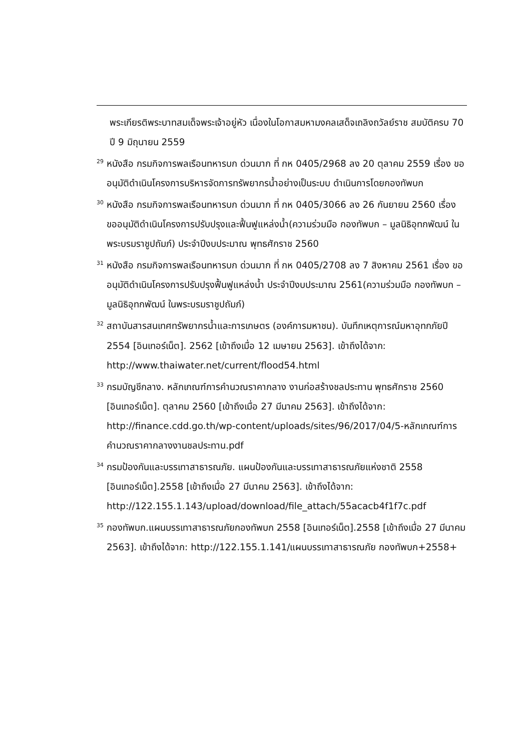พระเกียรติพระบาทสมเด็จพระเจ้าอยู่หัว เนื่องในโอกาสมหามงคลเสด็จเถลิงถวัลย์ราช สมบัติครบ 70 ปี 9 มิถุนายน 2559
<sup>29</sup> หนังสือ กรมกิจการพลเรือนทหารบก ด่วนมาก ที่ กห 0405/2968 ลง 20 ตุลาคม 2559 เรื่อง ขออนุมัติดำเนินโครงการบริหารจัดการทรัพยากรน้ำอย่างเป็นระบบ ดำเนินการโดยกองทัพบก
<sup>30</sup> หนังสือ กรมกิจการพลเรือนทหารบก ด่วนมาก ที่ กห 0405/3066 ลง 26 กันยายน 2560 เรื่อง ขออนุมัติดำเนินโครงการปรับปรุงและฟื้นฟูแหล่งน้ำ(ความร่วมมือ กองทัพบก – มูลนิธิอุทกพัฒน์ ในพระบรมราชูปถัมภ์) ประจำปีงบประมาณ พุทธศักราช 2560
<sup>31</sup> หนังสือ กรมกิจการพลเรือนทหารบก ด่วนมาก ที่ กห 0405/2708 ลง 7 สิงหาคม 2561 เรื่อง ขออนุมัติดำเนินโครงการปรับปรุงฟื้นฟูแหล่งน้ำ ประจำปีงบประมาณ 2561(ความร่วมมือ กองทัพบก – มูลนิธิอุทกพัฒน์ ในพระบรมราชูปถัมภ์)
<sup>32</sup> สถาบันสารสนเทศทรัพยากรน้ำและการเกษตร (องค์การมหาชน). บันทึกเหตุการณ์มหาอุทกภัยปี 2554 [อินเทอร์เน็ต]. 2562 [เข้าถึงเมื่อ 12 เมษายน 2563]. เข้าถึงได้จาก: http://www.thaiwater.net/current/flood54.html
<sup>33</sup> กรมบัญชีกลาง. หลักเกณฑ์การคำนวณราคากลาง งานก่อสร้างชลประทาน พุทธศักราช 2560 [อินเทอร์เน็ต]. ตุลาคม 2560 [เข้าถึงเมื่อ 27 มีนาคม 2563]. เข้าถึงได้จาก: http://finance.cdd.go.th/wp-content/uploads/sites/96/2017/04/5-หลักเกณฑ์การคำนวณราคากลางงานชลประทาน.pdf
<sup>34</sup> กรมป้องกันและบรรเทาสาธารณภัย. แผนป้องกันและบรรเทาสาธารณภัยแห่งชาติ 2558 [อินเทอร์เน็ต].2558 [เข้าถึงเมื่อ 27 มีนาคม 2563]. เข้าถึงได้จาก: http://122.155.1.143/upload/download/file_attach/55acacb4f1f7c.pdf
<sup>35</sup> กองทัพบก.แผนบรรเทาสาธารณภัยกองทัพบก 2558 [อินเทอร์เน็ต].2558 [เข้าถึงเมื่อ 27 มีนาคม 2563]. เข้าถึงได้จาก: http://122.155.1.141/แผนบรรเทาสาธารณภัย กองทัพบก+2558+